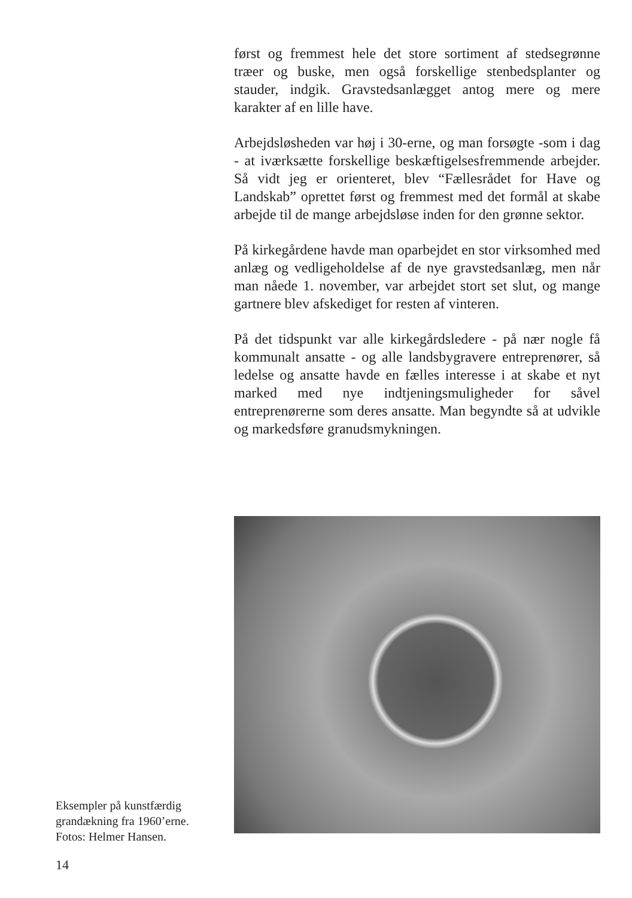først og fremmest hele det store sortiment af stedsegrønne træer og buske, men også forskellige stenbedsplanter og stauder, indgik. Gravstedsanlægget antog mere og mere karakter af en lille have.
Arbejdsløsheden var høj i 30-erne, og man forsøgte -som i dag - at iværksætte forskellige beskæftigelsesfremmende arbejder. Så vidt jeg er orienteret, blev “Fællesrådet for Have og Landskab” oprettet først og fremmest med det formål at skabe arbejde til de mange arbejdsløse inden for den grønne sektor.
På kirkegårdene havde man oparbejdet en stor virksomhed med anlæg og vedligeholdelse af de nye gravstedsanlæg, men når man nåede 1. november, var arbejdet stort set slut, og mange gartnere blev afskediget for resten af vinteren.
På det tidspunkt var alle kirkegårdsledere - på nær nogle få kommunalt ansatte - og alle landsbygravere entreprenører, så ledelse og ansatte havde en fælles interesse i at skabe et nyt marked med nye indtjeningsmuligheder for såvel entreprenørerne som deres ansatte. Man begyndte så at udvikle og markedsføre granudsmykningen.
Eksempler på kunstfærdig grandækning fra 1960’erne. Fotos: Helmer Hansen.
14